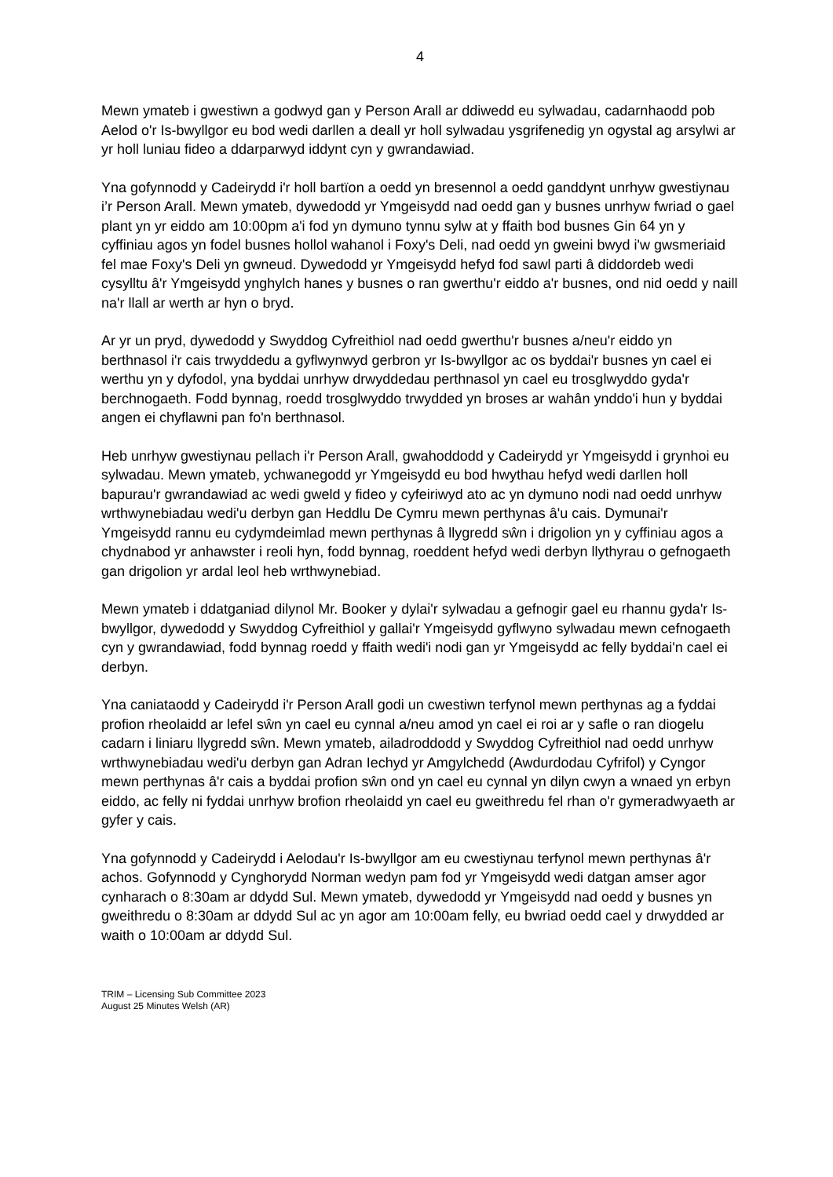4
Mewn ymateb i gwestiwn a godwyd gan y Person Arall ar ddiwedd eu sylwadau, cadarnhaodd pob Aelod o'r Is-bwyllgor eu bod wedi darllen a deall yr holl sylwadau ysgrifenedig yn ogystal ag arsylwi ar yr holl luniau fideo a ddarparwyd iddynt cyn y gwrandawiad.
Yna gofynnodd y Cadeirydd i'r holl bartïon a oedd yn bresennol a oedd ganddynt unrhyw gwestiynau i’r Person Arall. Mewn ymateb, dywedodd yr Ymgeisydd nad oedd gan y busnes unrhyw fwriad o gael plant yn yr eiddo am 10:00pm a'i fod yn dymuno tynnu sylw at y ffaith bod busnes Gin 64 yn y cyffiniau agos yn fodel busnes hollol wahanol i Foxy's Deli, nad oedd yn gweini bwyd i'w gwsmeriaid fel mae Foxy's Deli yn gwneud. Dywedodd yr Ymgeisydd hefyd fod sawl parti â diddordeb wedi cysylltu â'r Ymgeisydd ynghylch hanes y busnes o ran gwerthu'r eiddo a'r busnes, ond nid oedd y naill na'r llall ar werth ar hyn o bryd.
Ar yr un pryd, dywedodd y Swyddog Cyfreithiol nad oedd gwerthu'r busnes a/neu'r eiddo yn berthnasol i'r cais trwyddedu a gyflwynwyd gerbron yr Is-bwyllgor ac os byddai'r busnes yn cael ei werthu yn y dyfodol, yna byddai unrhyw drwyddedau perthnasol yn cael eu trosglwyddo gyda'r berchnogaeth. Fodd bynnag, roedd trosglwyddo trwydded yn broses ar wahân ynddo'i hun y byddai angen ei chyflawni pan fo'n berthnasol.
Heb unrhyw gwestiynau pellach i'r Person Arall, gwahoddodd y Cadeirydd yr Ymgeisydd i grynhoi eu sylwadau. Mewn ymateb, ychwanegodd yr Ymgeisydd eu bod hwythau hefyd wedi darllen holl bapurau'r gwrandawiad ac wedi gweld y fideo y cyfeiriwyd ato ac yn dymuno nodi nad oedd unrhyw wrthwynebiadau wedi'u derbyn gan Heddlu De Cymru mewn perthynas â'u cais. Dymunai'r Ymgeisydd rannu eu cydymdeimlad mewn perthynas â llygredd sŵn i drigolion yn y cyffiniau agos a chydnabod yr anhawster i reoli hyn, fodd bynnag, roeddent hefyd wedi derbyn llythyrau o gefnogaeth gan drigolion yr ardal leol heb wrthwynebiad.
Mewn ymateb i ddatganiad dilynol Mr. Booker y dylai'r sylwadau a gefnogir gael eu rhannu gyda'r Is-bwyllgor, dywedodd y Swyddog Cyfreithiol y gallai'r Ymgeisydd gyflwyno sylwadau mewn cefnogaeth cyn y gwrandawiad, fodd bynnag roedd y ffaith wedi'i nodi gan yr Ymgeisydd ac felly byddai'n cael ei derbyn.
Yna caniataodd y Cadeirydd i'r Person Arall godi un cwestiwn terfynol mewn perthynas ag a fyddai profion rheolaidd ar lefel sŵn yn cael eu cynnal a/neu amod yn cael ei roi ar y safle o ran diogelu cadarn i liniaru llygredd sŵn. Mewn ymateb, ailadroddodd y Swyddog Cyfreithiol nad oedd unrhyw wrthwynebiadau wedi'u derbyn gan Adran Iechyd yr Amgylchedd (Awdurdodau Cyfrifol) y Cyngor mewn perthynas â'r cais a byddai profion sŵn ond yn cael eu cynnal yn dilyn cwyn a wnaed yn erbyn eiddo, ac felly ni fyddai unrhyw brofion rheolaidd yn cael eu gweithredu fel rhan o'r gymeradwyaeth ar gyfer y cais.
Yna gofynnodd y Cadeirydd i Aelodau'r Is-bwyllgor am eu cwestiynau terfynol mewn perthynas â'r achos. Gofynnodd y Cynghorydd Norman wedyn pam fod yr Ymgeisydd wedi datgan amser agor cynharach o 8:30am ar ddydd Sul. Mewn ymateb, dywedodd yr Ymgeisydd nad oedd y busnes yn gweithredu o 8:30am ar ddydd Sul ac yn agor am 10:00am felly, eu bwriad oedd cael y drwydded ar waith o 10:00am ar ddydd Sul.
TRIM – Licensing Sub Committee 2023
August 25 Minutes Welsh (AR)